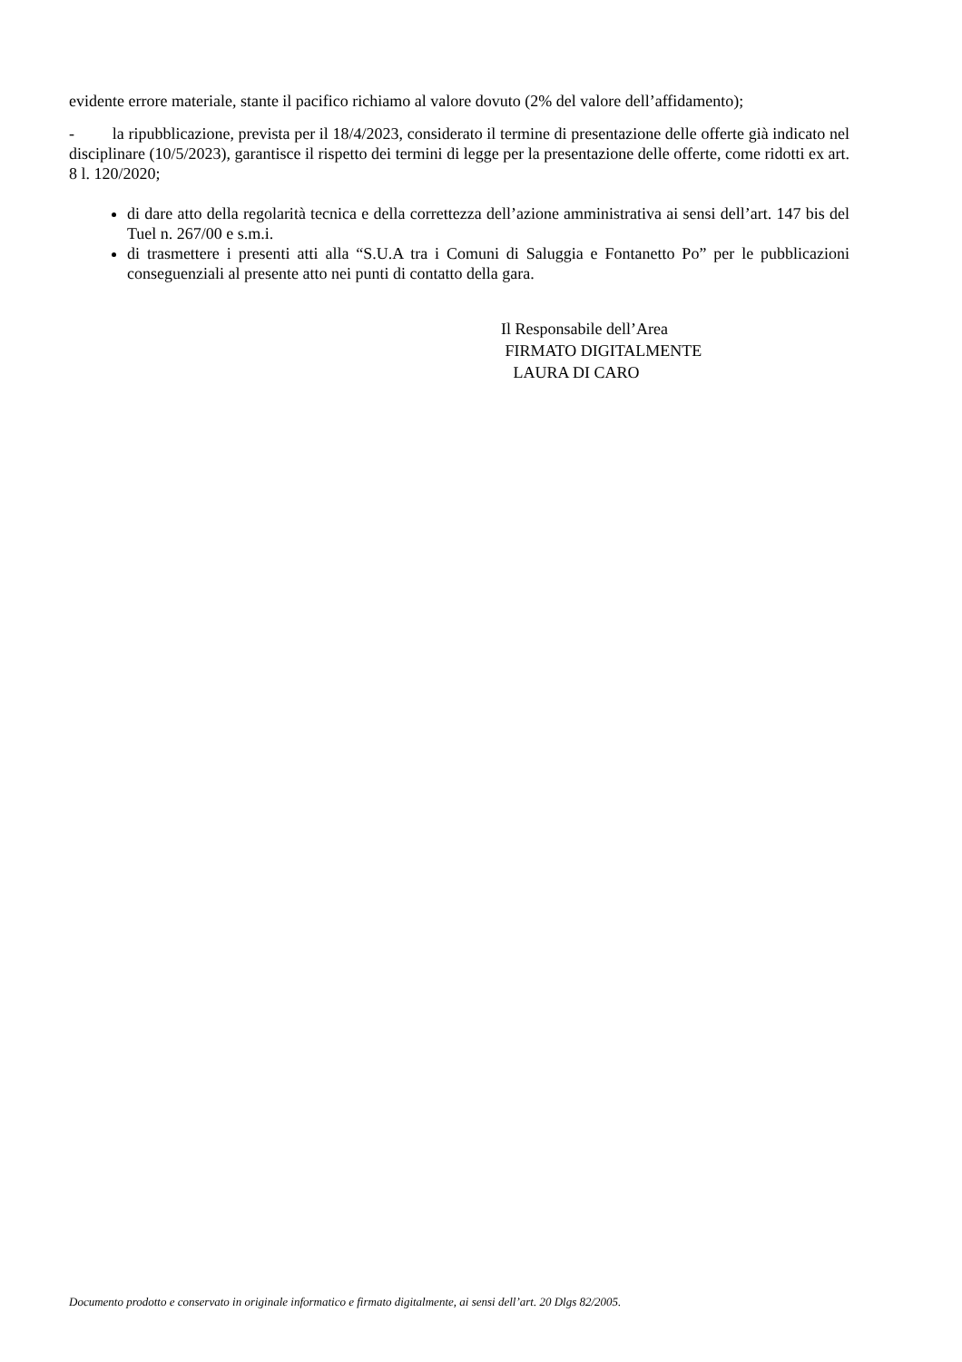evidente errore materiale, stante il pacifico richiamo al valore dovuto (2% del valore dell’affidamento);
- la ripubblicazione, prevista per il 18/4/2023, considerato il termine di presentazione delle offerte già indicato nel disciplinare (10/5/2023), garantisce il rispetto dei termini di legge per la presentazione delle offerte, come ridotti ex art. 8 l. 120/2020;
di dare atto della regolarità tecnica e della correttezza dell’azione amministrativa ai sensi dell’art. 147 bis del Tuel n. 267/00 e s.m.i.
di trasmettere i presenti atti alla “S.U.A tra i Comuni di Saluggia e Fontanetto Po” per le pubblicazioni conseguenziali al presente atto nei punti di contatto della gara.
Il Responsabile dell’Area
FIRMATO DIGITALMENTE
LAURA DI CARO
Documento prodotto e conservato in originale informatico e firmato digitalmente, ai sensi dell’art. 20 Dlgs 82/2005.